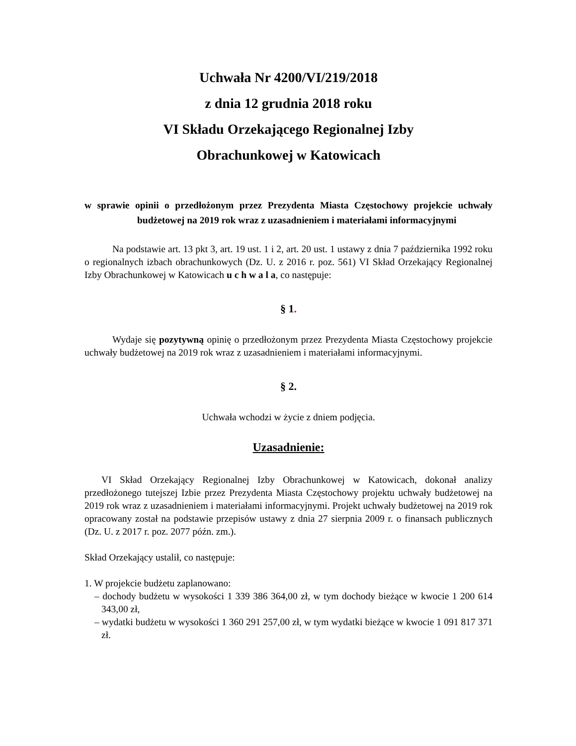Uchwała Nr 4200/VI/219/2018
z dnia 12 grudnia 2018 roku
VI Składu Orzekającego Regionalnej Izby
Obrachunkowej w Katowicach
w sprawie opinii o przedłożonym przez Prezydenta Miasta Częstochowy projekcie uchwały budżetowej na 2019 rok wraz z uzasadnieniem i materiałami informacyjnymi
Na podstawie art. 13 pkt 3, art. 19 ust. 1 i 2, art. 20 ust. 1 ustawy z dnia 7 października 1992 roku o regionalnych izbach obrachunkowych (Dz. U. z 2016 r. poz. 561) VI Skład Orzekający Regionalnej Izby Obrachunkowej w Katowicach u c h w a l a, co następuje:
§ 1.
Wydaje się pozytywną opinię o przedłożonym przez Prezydenta Miasta Częstochowy projekcie uchwały budżetowej na 2019 rok wraz z uzasadnieniem i materiałami informacyjnymi.
§ 2.
Uchwała wchodzi w życie z dniem podjęcia.
Uzasadnienie:
VI Skład Orzekający Regionalnej Izby Obrachunkowej w Katowicach, dokonał analizy przedłożonego tutejszej Izbie przez Prezydenta Miasta Częstochowy projektu uchwały budżetowej na 2019 rok wraz z uzasadnieniem i materiałami informacyjnymi. Projekt uchwały budżetowej na 2019 rok opracowany został na podstawie przepisów ustawy z dnia 27 sierpnia 2009 r. o finansach publicznych (Dz. U. z 2017 r. poz. 2077 późn. zm.).
Skład Orzekający ustalił, co następuje:
1. W projekcie budżetu zaplanowano:
– dochody budżetu w wysokości 1 339 386 364,00 zł, w tym dochody bieżące w kwocie 1 200 614 343,00 zł,
– wydatki budżetu w wysokości 1 360 291 257,00 zł, w tym wydatki bieżące w kwocie 1 091 817 371 zł.